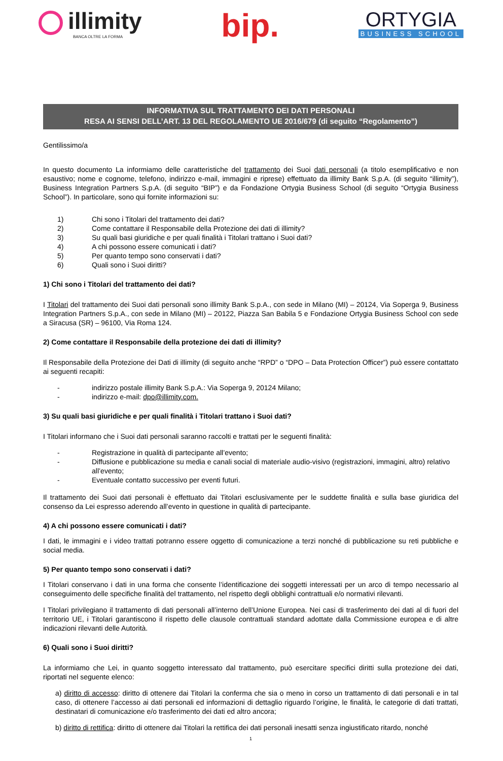illimity
BANCA OLTRE LA FORMA
bip.
ORTYGIA
BUSINESS SCHOOL
INFORMATIVA SUL TRATTAMENTO DEI DATI PERSONALI
RESA AI SENSI DELL’ART. 13 DEL REGOLAMENTO UE 2016/679 (di seguito “Regolamento”)
Gentilissimo/a
In questo documento La informiamo delle caratteristiche del trattamento dei Suoi dati personali (a titolo esemplificativo e non esaustivo; nome e cognome, telefono, indirizzo e-mail, immagini e riprese) effettuato da illimity Bank S.p.A. (di seguito “illimity”), Business Integration Partners S.p.A. (di seguito “BIP”) e da Fondazione Ortygia Business School (di seguito “Ortygia Business School”). In particolare, sono qui fornite informazioni su:
1) Chi sono i Titolari del trattamento dei dati?
2) Come contattare il Responsabile della Protezione dei dati di illimity?
3) Su quali basi giuridiche e per quali finalità i Titolari trattano i Suoi dati?
4) A chi possono essere comunicati i dati?
5) Per quanto tempo sono conservati i dati?
6) Quali sono i Suoi diritti?
1) Chi sono i Titolari del trattamento dei dati?
I Titolari del trattamento dei Suoi dati personali sono illimity Bank S.p.A., con sede in Milano (MI) – 20124, Via Soperga 9, Business Integration Partners S.p.A., con sede in Milano (MI) – 20122, Piazza San Babila 5 e Fondazione Ortygia Business School con sede a Siracusa (SR) – 96100, Via Roma 124.
2) Come contattare il Responsabile della protezione dei dati di illimity?
Il Responsabile della Protezione dei Dati di illimity (di seguito anche “RPD” o “DPO – Data Protection Officer”) può essere contattato ai seguenti recapiti:
- indirizzo postale illimity Bank S.p.A.: Via Soperga 9, 20124 Milano;
- indirizzo e-mail: dpo@illimity.com.
3) Su quali basi giuridiche e per quali finalità i Titolari trattano i Suoi dati?
I Titolari informano che i Suoi dati personali saranno raccolti e trattati per le seguenti finalità:
- Registrazione in qualità di partecipante all’evento;
- Diffusione e pubblicazione su media e canali social di materiale audio-visivo (registrazioni, immagini, altro) relativo all’evento;
- Eventuale contatto successivo per eventi futuri.
Il trattamento dei Suoi dati personali è effettuato dai Titolari esclusivamente per le suddette finalità e sulla base giuridica del consenso da Lei espresso aderendo all’evento in questione in qualità di partecipante.
4) A chi possono essere comunicati i dati?
I dati, le immagini e i video trattati potranno essere oggetto di comunicazione a terzi nonché di pubblicazione su reti pubbliche e social media.
5) Per quanto tempo sono conservati i dati?
I Titolari conservano i dati in una forma che consente l’identificazione dei soggetti interessati per un arco di tempo necessario al conseguimento delle specifiche finalità del trattamento, nel rispetto degli obblighi contrattuali e/o normativi rilevanti.
I Titolari privilegiano il trattamento di dati personali all’interno dell’Unione Europea. Nei casi di trasferimento dei dati al di fuori del territorio UE, i Titolari garantiscono il rispetto delle clausole contrattuali standard adottate dalla Commissione europea e di altre indicazioni rilevanti delle Autorità.
6) Quali sono i Suoi diritti?
La informiamo che Lei, in quanto soggetto interessato dal trattamento, può esercitare specifici diritti sulla protezione dei dati, riportati nel seguente elenco:
a) diritto di accesso: diritto di ottenere dai Titolari la conferma che sia o meno in corso un trattamento di dati personali e in tal caso, di ottenere l’accesso ai dati personali ed informazioni di dettaglio riguardo l’origine, le finalità, le categorie di dati trattati, destinatari di comunicazione e/o trasferimento dei dati ed altro ancora;
b) diritto di rettifica: diritto di ottenere dai Titolari la rettifica dei dati personali inesatti senza ingiustificato ritardo, nonché
1